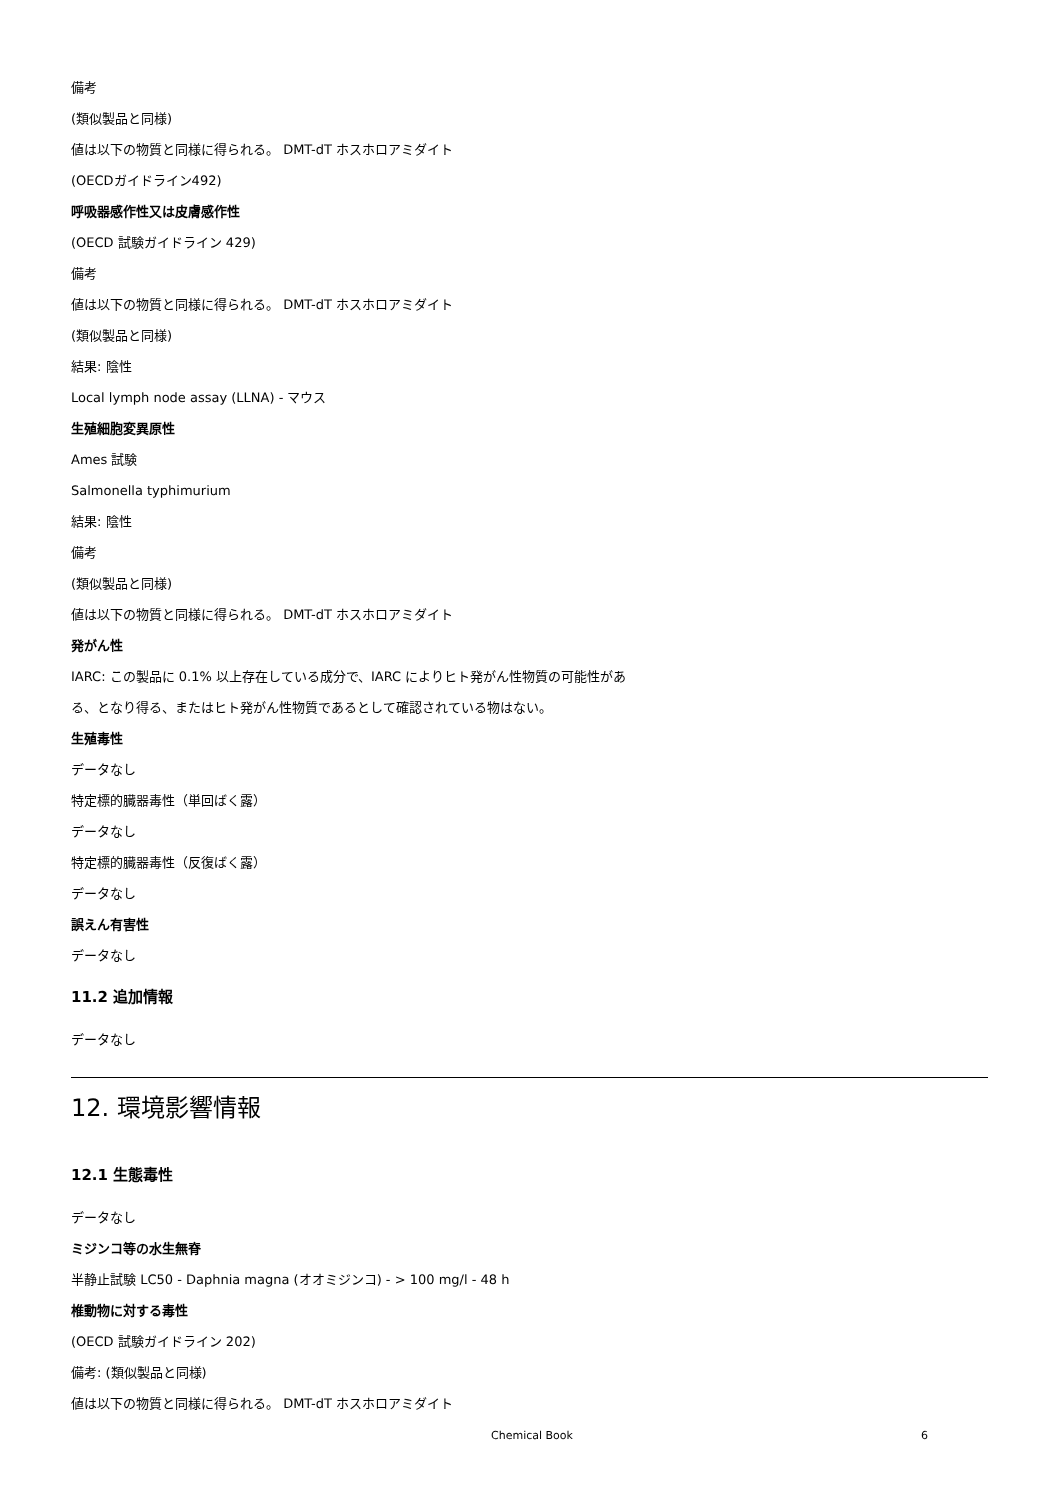備考
(類似製品と同様)
値は以下の物質と同様に得られる。 DMT-dT ホスホロアミダイト
(OECDガイドライン492)
呼吸器感作性又は皮膚感作性
(OECD 試験ガイドライン 429)
備考
値は以下の物質と同様に得られる。 DMT-dT ホスホロアミダイト
(類似製品と同様)
結果: 陰性
Local lymph node assay (LLNA) - マウス
生殖細胞変異原性
Ames 試験
Salmonella typhimurium
結果: 陰性
備考
(類似製品と同様)
値は以下の物質と同様に得られる。 DMT-dT ホスホロアミダイト
発がん性
IARC: この製品に 0.1% 以上存在している成分で、IARC によりヒト発がん性物質の可能性があ
る、となり得る、またはヒト発がん性物質であるとして確認されている物はない。
生殖毒性
データなし
特定標的臓器毒性（単回ばく露）
データなし
特定標的臓器毒性（反復ばく露）
データなし
誤えん有害性
データなし
11.2 追加情報
データなし
12. 環境影響情報
12.1 生態毒性
データなし
ミジンコ等の水生無脊
半静止試験 LC50 - Daphnia magna (オオミジンコ) - > 100 mg/l - 48 h
椎動物に対する毒性
(OECD 試験ガイドライン 202)
備考: (類似製品と同様)
値は以下の物質と同様に得られる。 DMT-dT ホスホロアミダイト
Chemical Book 6